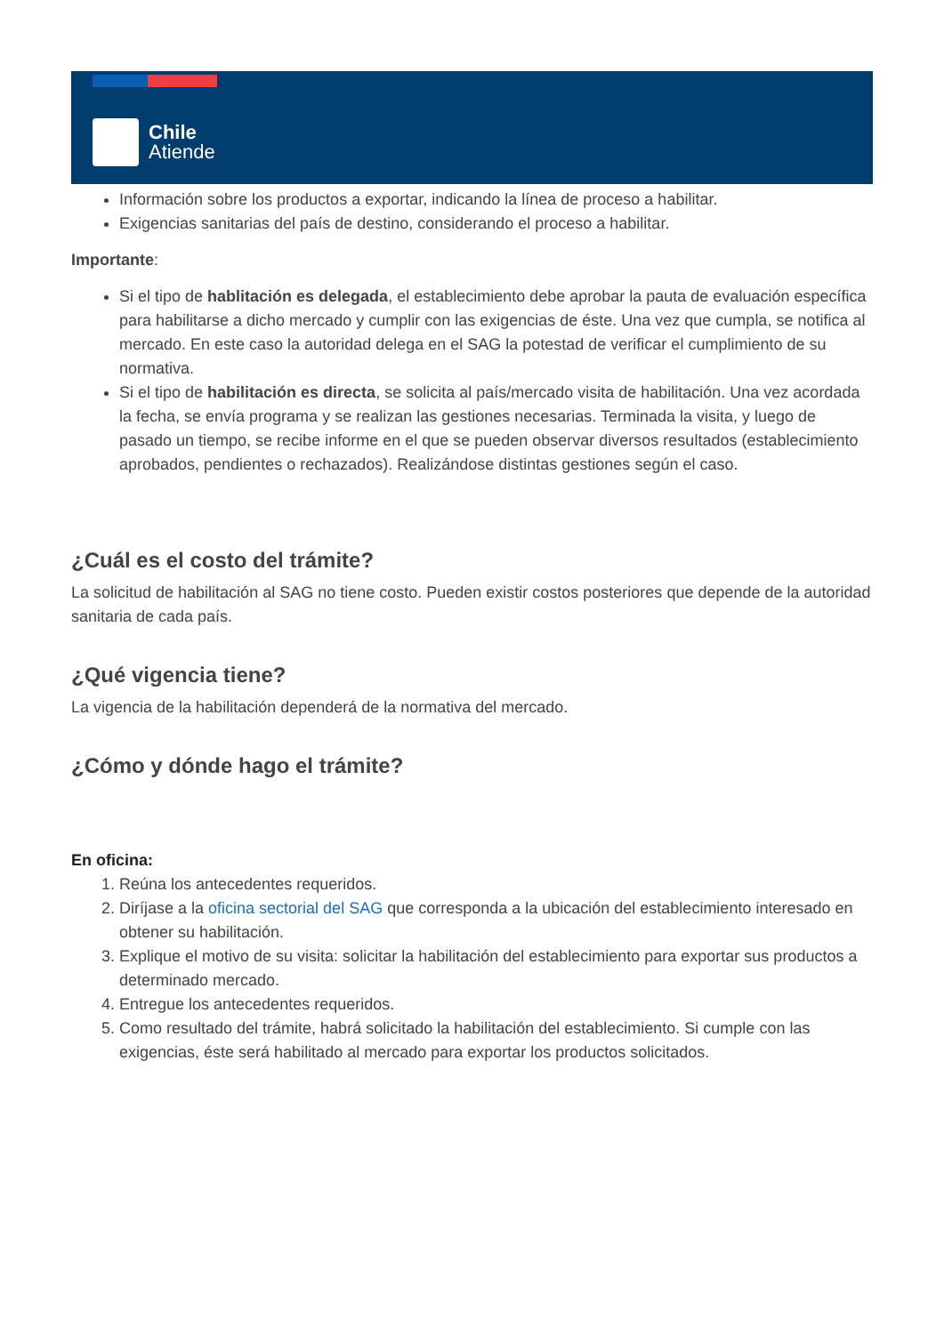Chile
Atiende
Información sobre los productos a exportar, indicando la línea de proceso a habilitar.
Exigencias sanitarias del país de destino, considerando el proceso a habilitar.
Importante:
Si el tipo de hablitación es delegada, el establecimiento debe aprobar la pauta de evaluación específica para habilitarse a dicho mercado y cumplir con las exigencias de éste. Una vez que cumpla, se notifica al mercado. En este caso la autoridad delega en el SAG la potestad de verificar el cumplimiento de su normativa.
Si el tipo de habilitación es directa, se solicita al país/mercado visita de habilitación. Una vez acordada la fecha, se envía programa y se realizan las gestiones necesarias. Terminada la visita, y luego de pasado un tiempo, se recibe informe en el que se pueden observar diversos resultados (establecimiento aprobados, pendientes o rechazados). Realizándose distintas gestiones según el caso.
¿Cuál es el costo del trámite?
La solicitud de habilitación al SAG no tiene costo. Pueden existir costos posteriores que depende de la autoridad sanitaria de cada país.
¿Qué vigencia tiene?
La vigencia de la habilitación dependerá de la normativa del mercado.
¿Cómo y dónde hago el trámite?
En oficina:
1. Reúna los antecedentes requeridos.
2. Diríjase a la oficina sectorial del SAG que corresponda a la ubicación del establecimiento interesado en obtener su habilitación.
3. Explique el motivo de su visita: solicitar la habilitación del establecimiento para exportar sus productos a determinado mercado.
4. Entregue los antecedentes requeridos.
5. Como resultado del trámite, habrá solicitado la habilitación del establecimiento. Si cumple con las exigencias, éste será habilitado al mercado para exportar los productos solicitados.